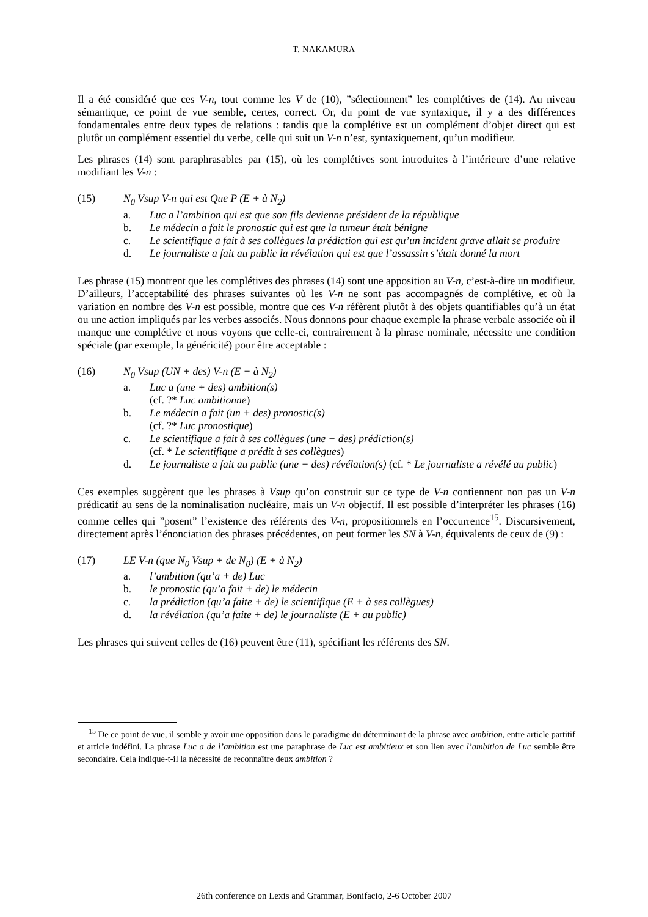T. NAKAMURA
Il a été considéré que ces V-n, tout comme les V de (10), ”sélectionnent” les complétives de (14). Au niveau sémantique, ce point de vue semble, certes, correct. Or, du point de vue syntaxique, il y a des différences fondamentales entre deux types de relations : tandis que la complétive est un complément d’objet direct qui est plutôt un complément essentiel du verbe, celle qui suit un V-n n’est, syntaxiquement, qu’un modifieur.
Les phrases (14) sont paraphrasables par (15), où les complétives sont introduites à l’intérieure d’une relative modifiant les V-n :
(15) N<sub>0</sub> Vsup V-n qui est Que P (E + à N<sub>2</sub>)
a. Luc a l’ambition qui est que son fils devienne président de la république
b. Le médecin a fait le pronostic qui est que la tumeur était bénigne
c. Le scientifique a fait à ses collègues la prédiction qui est qu’un incident grave allait se produire
d. Le journaliste a fait au public la révélation qui est que l’assassin s’était donné la mort
Les phrase (15) montrent que les complétives des phrases (14) sont une apposition au V-n, c’est-à-dire un modifieur. D’ailleurs, l’acceptabilité des phrases suivantes où les V-n ne sont pas accompagnés de complétive, et où la variation en nombre des V-n est possible, montre que ces V-n réfèrent plutôt à des objets quantifiables qu’à un état ou une action impliqués par les verbes associés. Nous donnons pour chaque exemple la phrase verbale associée où il manque une complétive et nous voyons que celle-ci, contrairement à la phrase nominale, nécessite une condition spéciale (par exemple, la généricité) pour être acceptable :
(16) N<sub>0</sub> Vsup (UN + des) V-n (E + à N<sub>2</sub>)
a. Luc a (une + des) ambition(s)
(cf. ?* Luc ambitionne)
b. Le médecin a fait (un + des) pronostic(s)
(cf. ?* Luc pronostique)
c. Le scientifique a fait à ses collègues (une + des) prédiction(s)
(cf. * Le scientifique a prédit à ses collègues)
d. Le journaliste a fait au public (une + des) révélation(s) (cf. * Le journaliste a révélé au public)
Ces exemples suggèrent que les phrases à Vsup qu’on construit sur ce type de V-n contiennent non pas un V-n prédicatif au sens de la nominalisation nucléaire, mais un V-n objectif. Il est possible d’interpréter les phrases (16) comme celles qui ”posent” l’existence des référents des V-n, propositionnels en l’occurrence<sup>15</sup>. Discursivement, directement après l’énonciation des phrases précédentes, on peut former les SN à V-n, équivalents de ceux de (9) :
(17) LE V-n (que N<sub>0</sub> Vsup + de N<sub>0</sub>) (E + à N<sub>2</sub>)
a. l’ambition (qu’a + de) Luc
b. le pronostic (qu’a fait + de) le médecin
c. la prédiction (qu’a faite + de) le scientifique (E + à ses collègues)
d. la révélation (qu’a faite + de) le journaliste (E + au public)
Les phrases qui suivent celles de (16) peuvent être (11), spécifiant les référents des SN.
<sup>15</sup> De ce point de vue, il semble y avoir une opposition dans le paradigme du déterminant de la phrase avec ambition, entre article partitif et article indéfini. La phrase Luc a de l’ambition est une paraphrase de Luc est ambitieux et son lien avec l’ambition de Luc semble être secondaire. Cela indique-t-il la nécessité de reconnaître deux ambition ?
26th conference on Lexis and Grammar, Bonifacio, 2-6 October 2007